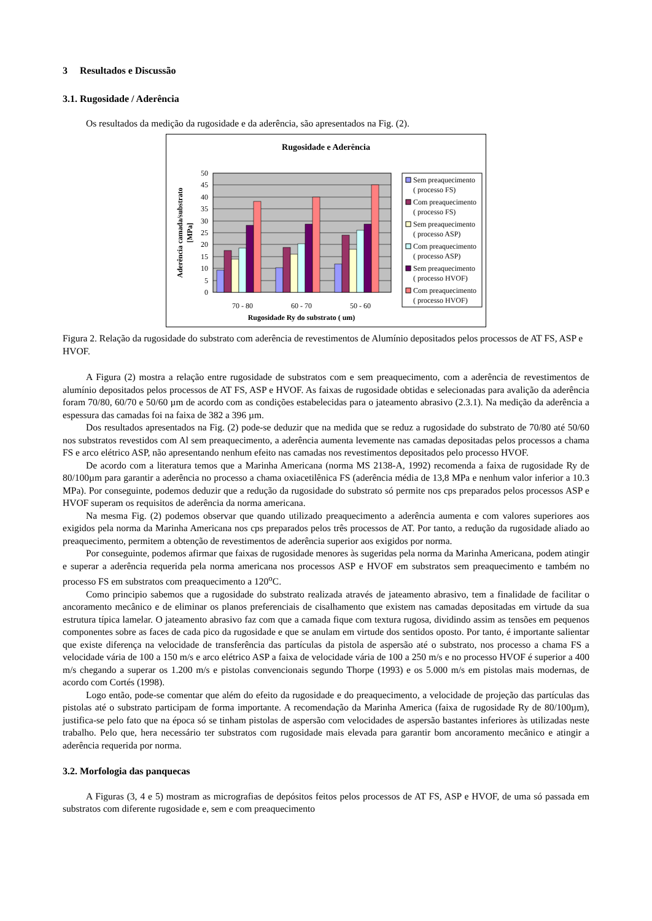3 Resultados e Discussão
3.1. Rugosidade / Aderência
Os resultados da medição da rugosidade e da aderência, são apresentados na Fig. (2).
Rugosidade e Aderência
50
45
40
35
30
25
20
15
10
5
0
70 - 80
60 - 70
50 - 60
Rugosidade Ry do substrato ( um)
Aderência camada/substrato
[MPa]
Sem preaquecimento
( processo FS)
Com preaquecimento
( processo FS)
Sem preaquecimento
( processo ASP)
Com preaquecimento
( processo ASP)
Sem preaquecimento
( processo HVOF)
Com preaquecimento
( processo HVOF)
Figura 2. Relação da rugosidade do substrato com aderência de revestimentos de Alumínio depositados pelos processos de AT FS, ASP e HVOF.
A Figura (2) mostra a relação entre rugosidade de substratos com e sem preaquecimento, com a aderência de revestimentos de alumínio depositados pelos processos de AT FS, ASP e HVOF. As faixas de rugosidade obtidas e selecionadas para avalição da aderência foram 70/80, 60/70 e 50/60 µm de acordo com as condições estabelecidas para o jateamento abrasivo (2.3.1). Na medição da aderência a espessura das camadas foi na faixa de 382 a 396 µm.
Dos resultados apresentados na Fig. (2) pode-se deduzir que na medida que se reduz a rugosidade do substrato de 70/80 até 50/60 nos substratos revestidos com Al sem preaquecimento, a aderência aumenta levemente nas camadas depositadas pelos processos a chama FS e arco elétrico ASP, não apresentando nenhum efeito nas camadas nos revestimentos depositados pelo processo HVOF.
De acordo com a literatura temos que a Marinha Americana (norma MS 2138-A, 1992) recomenda a faixa de rugosidade Ry de 80/100µm para garantir a aderência no processo a chama oxiacetilênica FS (aderência média de 13,8 MPa e nenhum valor inferior a 10.3 MPa). Por conseguinte, podemos deduzir que a redução da rugosidade do substrato só permite nos cps preparados pelos processos ASP e HVOF superam os requisitos de aderência da norma americana.
Na mesma Fig. (2) podemos observar que quando utilizado preaquecimento a aderência aumenta e com valores superiores aos exigidos pela norma da Marinha Americana nos cps preparados pelos três processos de AT. Por tanto, a redução da rugosidade aliado ao preaquecimento, permitem a obtenção de revestimentos de aderência superior aos exigidos por norma.
Por conseguinte, podemos afirmar que faixas de rugosidade menores às sugeridas pela norma da Marinha Americana, podem atingir e superar a aderência requerida pela norma americana nos processos ASP e HVOF em substratos sem preaquecimento e também no processo FS em substratos com preaquecimento a 120<sup>o</sup>C.
Como principio sabemos que a rugosidade do substrato realizada através de jateamento abrasivo, tem a finalidade de facilitar o ancoramento mecânico e de eliminar os planos preferenciais de cisalhamento que existem nas camadas depositadas em virtude da sua estrutura típica lamelar. O jateamento abrasivo faz com que a camada fique com textura rugosa, dividindo assim as tensões em pequenos componentes sobre as faces de cada pico da rugosidade e que se anulam em virtude dos sentidos oposto. Por tanto, é importante salientar que existe diferença na velocidade de transferência das partículas da pistola de aspersão até o substrato, nos processo a chama FS a velocidade vária de 100 a 150 m/s e arco elétrico ASP a faixa de velocidade vária de 100 a 250 m/s e no processo HVOF é superior a 400 m/s chegando a superar os 1.200 m/s e pistolas convencionais segundo Thorpe (1993) e os 5.000 m/s em pistolas mais modernas, de acordo com Cortés (1998).
Logo então, pode-se comentar que além do efeito da rugosidade e do preaquecimento, a velocidade de projeção das partículas das pistolas até o substrato participam de forma importante. A recomendação da Marinha America (faixa de rugosidade Ry de 80/100µm), justifica-se pelo fato que na época só se tinham pistolas de aspersão com velocidades de aspersão bastantes inferiores às utilizadas neste trabalho. Pelo que, hera necessário ter substratos com rugosidade mais elevada para garantir bom ancoramento mecânico e atingir a aderência requerida por norma.
3.2. Morfologia das panquecas
A Figuras (3, 4 e 5) mostram as micrografias de depósitos feitos pelos processos de AT FS, ASP e HVOF, de uma só passada em substratos com diferente rugosidade e, sem e com preaquecimento